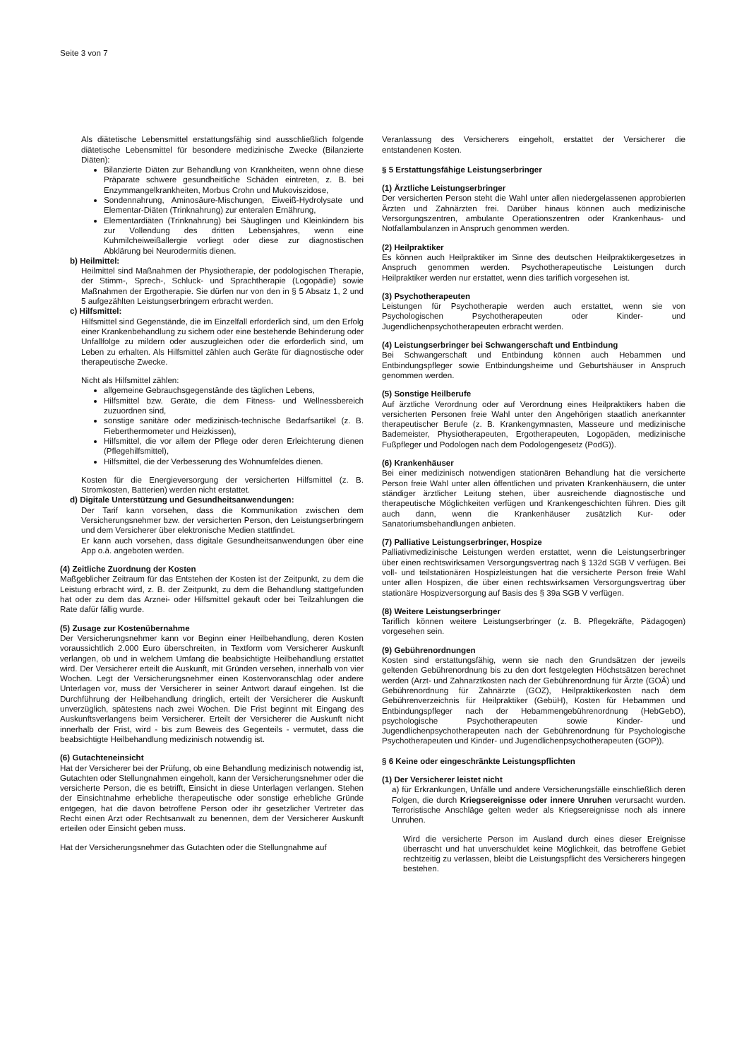Seite 3 von 7
Als diätetische Lebensmittel erstattungsfähig sind ausschließlich folgende diätetische Lebensmittel für besondere medizinische Zwecke (Bilanzierte Diäten):
Bilanzierte Diäten zur Behandlung von Krankheiten, wenn ohne diese Präparate schwere gesundheitliche Schäden eintreten, z. B. bei Enzymmangelkrankheiten, Morbus Crohn und Mukoviszidose,
Sondennahrung, Aminosäure-Mischungen, Eiweiß-Hydrolysate und Elementar-Diäten (Trinknahrung) zur enteralen Ernährung,
Elementardiäten (Trinknahrung) bei Säuglingen und Kleinkindern bis zur Vollendung des dritten Lebensjahres, wenn eine Kuhmilcheiweißallergie vorliegt oder diese zur diagnostischen Abklärung bei Neurodermitis dienen.
b) Heilmittel:
Heilmittel sind Maßnahmen der Physiotherapie, der podologischen Therapie, der Stimm-, Sprech-, Schluck- und Sprachtherapie (Logopädie) sowie Maßnahmen der Ergotherapie. Sie dürfen nur von den in § 5 Absatz 1, 2 und 5 aufgezählten Leistungserbringern erbracht werden.
c) Hilfsmittel:
Hilfsmittel sind Gegenstände, die im Einzelfall erforderlich sind, um den Erfolg einer Krankenbehandlung zu sichern oder eine bestehende Behinderung oder Unfallfolge zu mildern oder auszugleichen oder die erforderlich sind, um Leben zu erhalten. Als Hilfsmittel zählen auch Geräte für diagnostische oder therapeutische Zwecke.
Nicht als Hilfsmittel zählen:
allgemeine Gebrauchsgegenstände des täglichen Lebens,
Hilfsmittel bzw. Geräte, die dem Fitness- und Wellnessbereich zuzuordnen sind,
sonstige sanitäre oder medizinisch-technische Bedarfsartikel (z. B. Fieberthermometer und Heizkissen),
Hilfsmittel, die vor allem der Pflege oder deren Erleichterung dienen (Pflegehilfsmittel),
Hilfsmittel, die der Verbesserung des Wohnumfeldes dienen.
Kosten für die Energieversorgung der versicherten Hilfsmittel (z. B. Stromkosten, Batterien) werden nicht erstattet.
d) Digitale Unterstützung und Gesundheitsanwendungen:
Der Tarif kann vorsehen, dass die Kommunikation zwischen dem Versicherungsnehmer bzw. der versicherten Person, den Leistungserbringern und dem Versicherer über elektronische Medien stattfindet.
Er kann auch vorsehen, dass digitale Gesundheitsanwendungen über eine App o.ä. angeboten werden.
(4) Zeitliche Zuordnung der Kosten
Maßgeblicher Zeitraum für das Entstehen der Kosten ist der Zeitpunkt, zu dem die Leistung erbracht wird, z. B. der Zeitpunkt, zu dem die Behandlung stattgefunden hat oder zu dem das Arznei- oder Hilfsmittel gekauft oder bei Teilzahlungen die Rate dafür fällig wurde.
(5) Zusage zur Kostenübernahme
Der Versicherungsnehmer kann vor Beginn einer Heilbehandlung, deren Kosten voraussichtlich 2.000 Euro überschreiten, in Textform vom Versicherer Auskunft verlangen, ob und in welchem Umfang die beabsichtigte Heilbehandlung erstattet wird. Der Versicherer erteilt die Auskunft, mit Gründen versehen, innerhalb von vier Wochen. Legt der Versicherungsnehmer einen Kostenvoranschlag oder andere Unterlagen vor, muss der Versicherer in seiner Antwort darauf eingehen. Ist die Durchführung der Heilbehandlung dringlich, erteilt der Versicherer die Auskunft unverzüglich, spätestens nach zwei Wochen. Die Frist beginnt mit Eingang des Auskunftsverlangens beim Versicherer. Erteilt der Versicherer die Auskunft nicht innerhalb der Frist, wird - bis zum Beweis des Gegenteils - vermutet, dass die beabsichtigte Heilbehandlung medizinisch notwendig ist.
(6) Gutachteneinsicht
Hat der Versicherer bei der Prüfung, ob eine Behandlung medizinisch notwendig ist, Gutachten oder Stellungnahmen eingeholt, kann der Versicherungsnehmer oder die versicherte Person, die es betrifft, Einsicht in diese Unterlagen verlangen. Stehen der Einsichtnahme erhebliche therapeutische oder sonstige erhebliche Gründe entgegen, hat die davon betroffene Person oder ihr gesetzlicher Vertreter das Recht einen Arzt oder Rechtsanwalt zu benennen, dem der Versicherer Auskunft erteilen oder Einsicht geben muss.
Hat der Versicherungsnehmer das Gutachten oder die Stellungnahme auf
Veranlassung des Versicherers eingeholt, erstattet der Versicherer die entstandenen Kosten.
§ 5 Erstattungsfähige Leistungserbringer
(1) Ärztliche Leistungserbringer
Der versicherten Person steht die Wahl unter allen niedergelassenen approbierten Ärzten und Zahnärzten frei. Darüber hinaus können auch medizinische Versorgungszentren, ambulante Operationszentren oder Krankenhaus- und Notfallambulanzen in Anspruch genommen werden.
(2) Heilpraktiker
Es können auch Heilpraktiker im Sinne des deutschen Heilpraktikergesetzes in Anspruch genommen werden. Psychotherapeutische Leistungen durch Heilpraktiker werden nur erstattet, wenn dies tariflich vorgesehen ist.
(3) Psychotherapeuten
Leistungen für Psychotherapie werden auch erstattet, wenn sie von Psychologischen Psychotherapeuten oder Kinder- und Jugendlichenpsychotherapeuten erbracht werden.
(4) Leistungserbringer bei Schwangerschaft und Entbindung
Bei Schwangerschaft und Entbindung können auch Hebammen und Entbindungspfleger sowie Entbindungsheime und Geburtshäuser in Anspruch genommen werden.
(5) Sonstige Heilberufe
Auf ärztliche Verordnung oder auf Verordnung eines Heilpraktikers haben die versicherten Personen freie Wahl unter den Angehörigen staatlich anerkannter therapeutischer Berufe (z. B. Krankengymnasten, Masseure und medizinische Bademeister, Physiotherapeuten, Ergotherapeuten, Logopäden, medizinische Fußpfleger und Podologen nach dem Podologengesetz (PodG)).
(6) Krankenhäuser
Bei einer medizinisch notwendigen stationären Behandlung hat die versicherte Person freie Wahl unter allen öffentlichen und privaten Krankenhäusern, die unter ständiger ärztlicher Leitung stehen, über ausreichende diagnostische und therapeutische Möglichkeiten verfügen und Krankengeschichten führen. Dies gilt auch dann, wenn die Krankenhäuser zusätzlich Kur- oder Sanatoriumsbehandlungen anbieten.
(7) Palliative Leistungserbringer, Hospize
Palliativmedizinische Leistungen werden erstattet, wenn die Leistungserbringer über einen rechtswirksamen Versorgungsvertrag nach § 132d SGB V verfügen. Bei voll- und teilstationären Hospizleistungen hat die versicherte Person freie Wahl unter allen Hospizen, die über einen rechtswirksamen Versorgungsvertrag über stationäre Hospizversorgung auf Basis des § 39a SGB V verfügen.
(8) Weitere Leistungserbringer
Tariflich können weitere Leistungserbringer (z. B. Pflegekräfte, Pädagogen) vorgesehen sein.
(9) Gebührenordnungen
Kosten sind erstattungsfähig, wenn sie nach den Grundsätzen der jeweils geltenden Gebührenordnung bis zu den dort festgelegten Höchstsätzen berechnet werden (Arzt- und Zahnarztkosten nach der Gebührenordnung für Ärzte (GOÄ) und Gebührenordnung für Zahnärzte (GOZ), Heilpraktikerkosten nach dem Gebührenverzeichnis für Heilpraktiker (GebüH), Kosten für Hebammen und Entbindungspfleger nach der Hebammengebührenordnung (HebGebO), psychologische Psychotherapeuten sowie Kinder- und Jugendlichenpsychotherapeuten nach der Gebührenordnung für Psychologische Psychotherapeuten und Kinder- und Jugendlichenpsychotherapeuten (GOP)).
§ 6 Keine oder eingeschränkte Leistungspflichten
(1) Der Versicherer leistet nicht
a) für Erkrankungen, Unfälle und andere Versicherungsfälle einschließlich deren Folgen, die durch Kriegsereignisse oder innere Unruhen verursacht wurden. Terroristische Anschläge gelten weder als Kriegsereignisse noch als innere Unruhen.
Wird die versicherte Person im Ausland durch eines dieser Ereignisse überrascht und hat unverschuldet keine Möglichkeit, das betroffene Gebiet rechtzeitig zu verlassen, bleibt die Leistungspflicht des Versicherers hingegen bestehen.